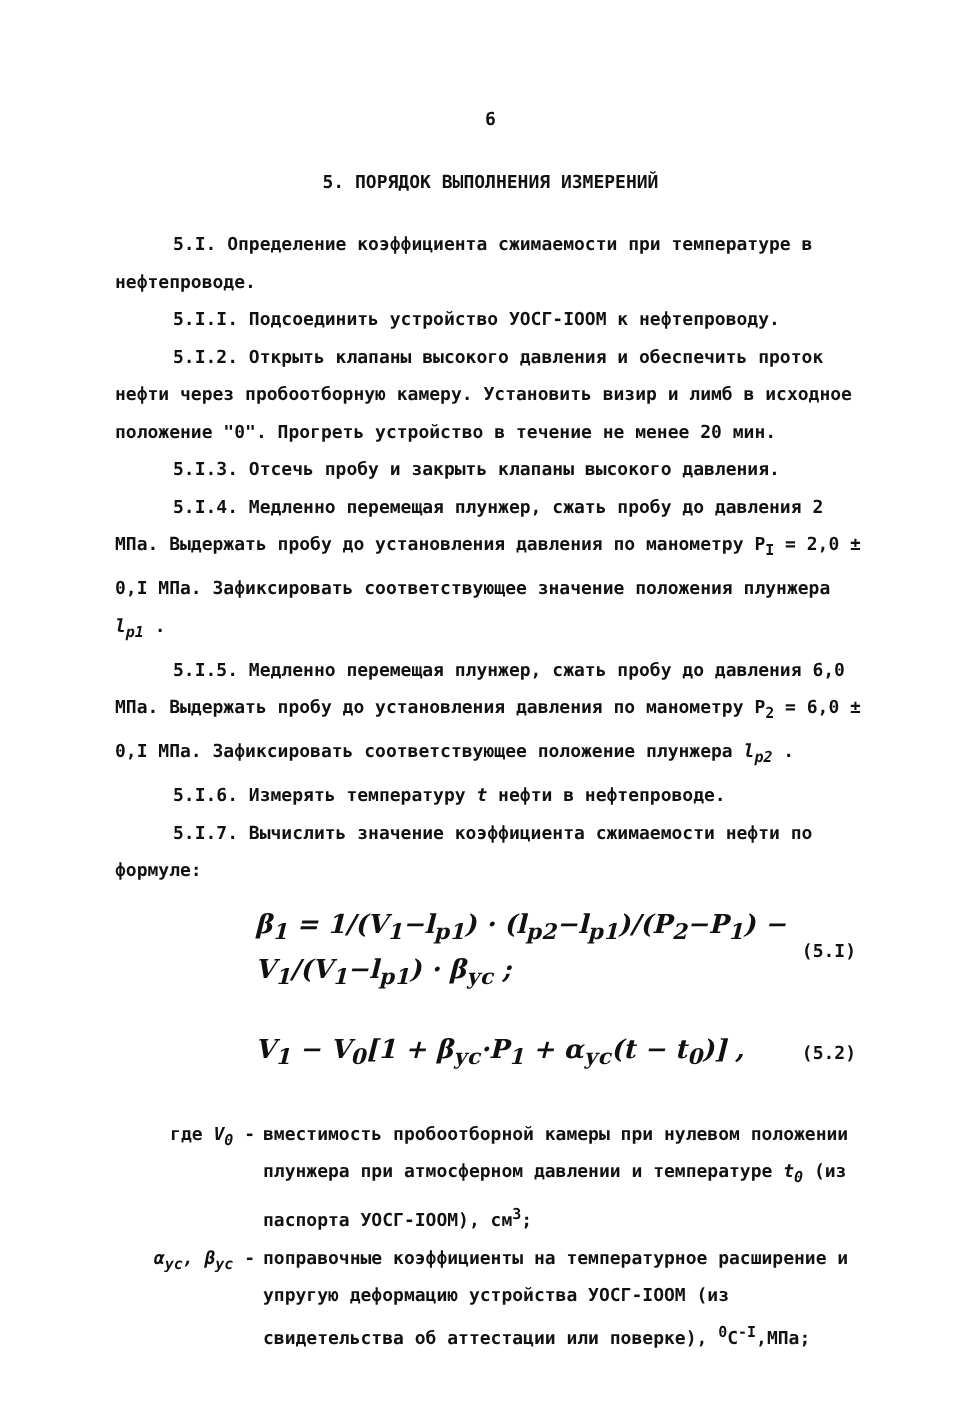6
5. ПОРЯДОК ВЫПОЛНЕНИЯ ИЗМЕРЕНИЙ
5.I. Определение коэффициента сжимаемости при температуре в нефтепроводе.
5.I.I. Подсоединить устройство УОСГ-IООМ к нефтепроводу.
5.I.2. Открыть клапаны высокого давления и обеспечить проток нефти через пробоотборную камеру. Установить визир и лимб в исходное положение "0". Прогреть устройство в течение не менее 20 мин.
5.I.3. Отсечь пробу и закрыть клапаны высокого давления.
5.I.4. Медленно перемещая плунжер, сжать пробу до давления 2 МПа. Выдержать пробу до установления давления по манометру P<sub>I</sub> = 2,0 ± 0,I МПа. Зафиксировать соответствующее значение положения плунжера l<sub>p1</sub> .
5.I.5. Медленно перемещая плунжер, сжать пробу до давления 6,0 МПа. Выдержать пробу до установления давления по манометру P<sub>2</sub> = 6,0 ± 0,I МПа. Зафиксировать соответствующее положение плунжера l<sub>p2</sub> .
5.I.6. Измерять температуру t нефти в нефтепроводе.
5.I.7. Вычислить значение коэффициента сжимаемости нефти по формуле:
β<sub>1</sub> = 1/(V<sub>1</sub>−l<sub>p1</sub>) · (l<sub>p2</sub>−l<sub>p1</sub>)/(P<sub>2</sub>−P<sub>1</sub>) − V<sub>1</sub>/(V<sub>1</sub>−l<sub>p1</sub>) · β<sub>ус</sub> ; (5.I)
V<sub>1</sub> − V<sub>0</sub>[1 + β<sub>ус</sub>·P<sub>1</sub> + α<sub>ус</sub>(t − t<sub>0</sub>)] , (5.2)
где V<sub>0</sub> - вместимость пробоотборной камеры при нулевом положении плунжера при атмосферном давлении и температуре t<sub>0</sub> (из паспорта УОСГ-IООМ), см<sup>3</sup>;
α<sub>ус</sub>, β<sub>ус</sub> - поправочные коэффициенты на температурное расширение и упругую деформацию устройства УОСГ-IООМ (из свидетельства об аттестации или поверке), <sup>0</sup>C<sup>-I</sup>,МПа;